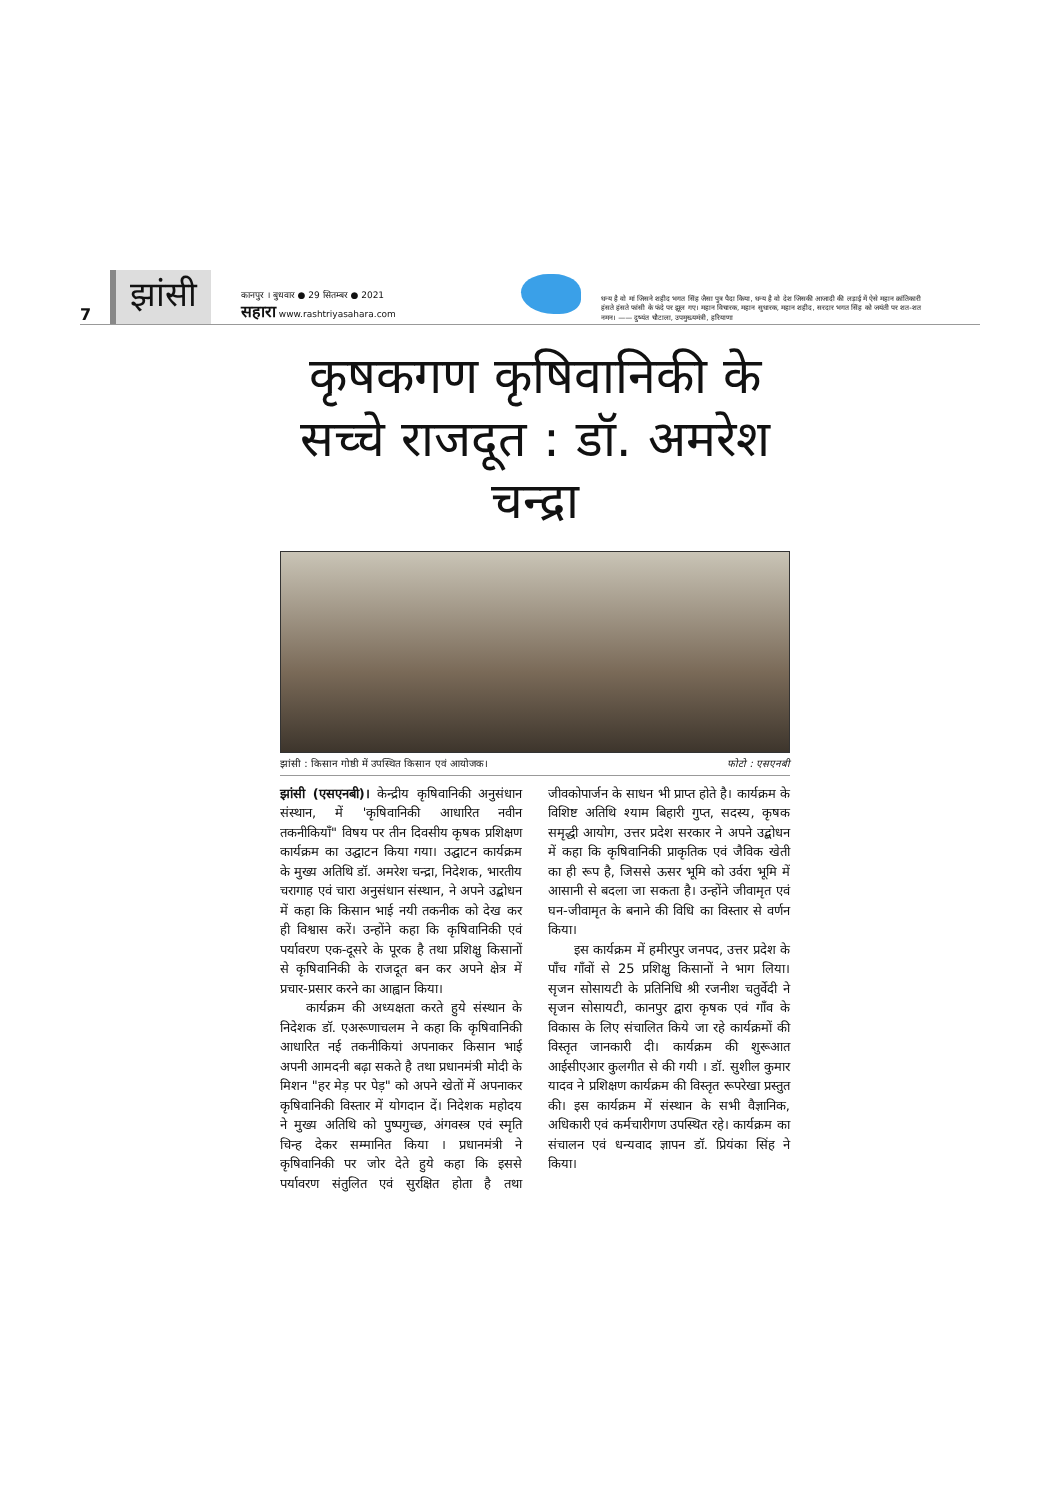7
झांसी
कानपुर । बुधवार ● 29 सितम्बर ● 2021
सहारा www.rashtriyasahara.com
धन्य है वो मां जिसने शहीद भगत सिंह जैसा पुत्र पैदा किया, धन्य है वो देश जिसकी आजादी की लड़ाई में ऐसे महान क्रांतिकारी हंसते हंसते फांसी के फंदे पर झूल गए। महान विचारक, महान सुधारक, महान शहीद, सरदार भगत सिंह को जयंती पर शत-शत नमन। —— दुष्यंत चौटाला, उपमुख्यमंत्री, हरियाणा
कृषकगण कृषिवानिकी के सच्चे राजदूत : डॉ. अमरेश चन्द्रा
झांसी : किसान गोष्ठी में उपस्थित किसान एवं आयोजक। फोटो : एसएनबी
झांसी (एसएनबी)। केन्द्रीय कृषिवानिकी अनुसंधान संस्थान, में 'कृषिवानिकी आधारित नवीन तकनीकियाँ" विषय पर तीन दिवसीय कृषक प्रशिक्षण कार्यक्रम का उद्घाटन किया गया। उद्घाटन कार्यक्रम के मुख्य अतिथि डॉ. अमरेश चन्द्रा, निदेशक, भारतीय चरागाह एवं चारा अनुसंधान संस्थान, ने अपने उद्बोधन में कहा कि किसान भाई नयी तकनीक को देख कर ही विश्वास करें। उन्होंने कहा कि कृषिवानिकी एवं पर्यावरण एक-दूसरे के पूरक है तथा प्रशिक्षु किसानों से कृषिवानिकी के राजदूत बन कर अपने क्षेत्र में प्रचार-प्रसार करने का आह्वान किया।
  कार्यक्रम की अध्यक्षता करते हुये संस्थान के निदेशक डॉ. एअरूणाचलम ने कहा कि कृषिवानिकी आधारित नई तकनीकियां अपनाकर किसान भाई अपनी आमदनी बढ़ा सकते है तथा प्रधानमंत्री मोदी के मिशन "हर मेड़ पर पेड़" को अपने खेतों में अपनाकर कृषिवानिकी विस्तार में योगदान दें। निदेशक महोदय ने मुख्य अतिथि को पुष्पगुच्छ, अंगवस्त्र एवं स्मृति चिन्ह देकर सम्मानित किया । प्रधानमंत्री ने कृषिवानिकी पर जोर देते हुये कहा कि इससे पर्यावरण संतुलित एवं सुरक्षित होता है तथा जीवकोपार्जन के साधन भी प्राप्त होते है। कार्यक्रम के विशिष्ट अतिथि श्याम बिहारी गुप्त, सदस्य, कृषक समृद्धी आयोग, उत्तर प्रदेश सरकार ने अपने उद्बोधन में कहा कि कृषिवानिकी प्राकृतिक एवं जैविक खेती का ही रूप है, जिससे ऊसर भूमि को उर्वरा भूमि में आसानी से बदला जा सकता है। उन्होंने जीवामृत एवं घन-जीवामृत के बनाने की विधि का विस्तार से वर्णन किया।
  इस कार्यक्रम में हमीरपुर जनपद, उत्तर प्रदेश के पाँच गाँवों से 25 प्रशिक्षु किसानों ने भाग लिया। सृजन सोसायटी के प्रतिनिधि श्री रजनीश चतुर्वेदी ने सृजन सोसायटी, कानपुर द्वारा कृषक एवं गाँव के विकास के लिए संचालित किये जा रहे कार्यक्रमों की विस्तृत जानकारी दी। कार्यक्रम की शुरूआत आईसीएआर कुलगीत से की गयी । डॉ. सुशील कुमार यादव ने प्रशिक्षण कार्यक्रम की विस्तृत रूपरेखा प्रस्तुत की। इस कार्यक्रम में संस्थान के सभी वैज्ञानिक, अधिकारी एवं कर्मचारीगण उपस्थित रहे। कार्यक्रम का संचालन एवं धन्यवाद ज्ञापन डॉ. प्रियंका सिंह ने किया।